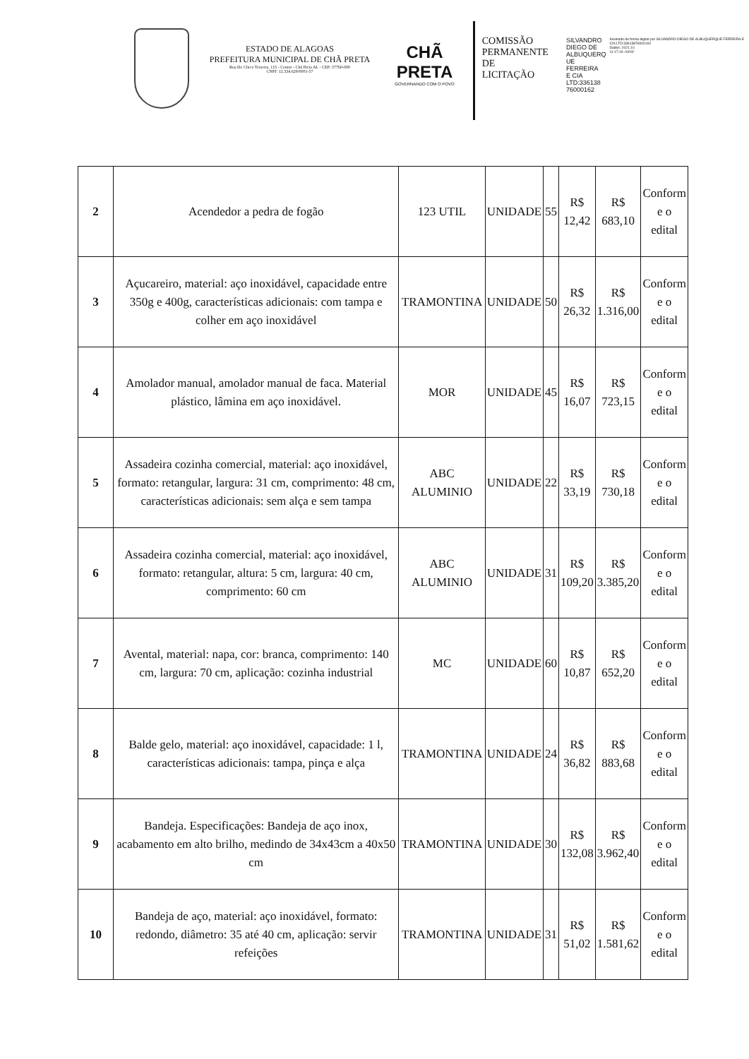ESTADO DE ALAGOAS
PREFEITURA MUNICIPAL DE CHÃ PRETA
Rua Dr. Chico Teixeira, 115 - Centro - Chã Preta AL - CEP: 57760-000
CNPJ: 12.334.629/0001-57
CHÃ PRETA
GOVERNANDO COM O POVO
COMISSÃO
PERMANENTE
DE LICITAÇÃO
SILVANDRO
DIEGO DE
ALBUQUERQ
UE FERREIRA
E CIA
LTD:336138
76000162
Assinado de forma digital por SILVANDRO DIEGO DE ALBUQUERQUE FERREIRA E CIA LTD:33613876000162
Dados: 2021.10
11:17:19 -03'00'
| 2 | Acendedor a pedra de fogão | 123 UTIL | UNIDADE | 55 | R$ 12,42 | R$ 683,10 | Conform e o edital |
| 3 | Açucareiro, material: aço inoxidável, capacidade entre 350g e 400g, características adicionais: com tampa e colher em aço inoxidável | TRAMONTINA | UNIDADE | 50 | R$ 26,32 | R$ 1.316,00 | Conform e o edital |
| 4 | Amolador manual, amolador manual de faca. Material plástico, lâmina em aço inoxidável. | MOR | UNIDADE | 45 | R$ 16,07 | R$ 723,15 | Conform e o edital |
| 5 | Assadeira cozinha comercial, material: aço inoxidável, formato: retangular, largura: 31 cm, comprimento: 48 cm, características adicionais: sem alça e sem tampa | ABC ALUMINIO | UNIDADE | 22 | R$ 33,19 | R$ 730,18 | Conform e o edital |
| 6 | Assadeira cozinha comercial, material: aço inoxidável, formato: retangular, altura: 5 cm, largura: 40 cm, comprimento: 60 cm | ABC ALUMINIO | UNIDADE | 31 | R$ 109,20 | R$ 3.385,20 | Conform e o edital |
| 7 | Avental, material: napa, cor: branca, comprimento: 140 cm, largura: 70 cm, aplicação: cozinha industrial | MC | UNIDADE | 60 | R$ 10,87 | R$ 652,20 | Conform e o edital |
| 8 | Balde gelo, material: aço inoxidável, capacidade: 1 l, características adicionais: tampa, pinça e alça | TRAMONTINA | UNIDADE | 24 | R$ 36,82 | R$ 883,68 | Conform e o edital |
| 9 | Bandeja. Especificações: Bandeja de aço inox, acabamento em alto brilho, medindo de 34x43cm a 40x50 cm | TRAMONTINA | UNIDADE | 30 | R$ 132,08 | R$ 3.962,40 | Conform e o edital |
| 10 | Bandeja de aço, material: aço inoxidável, formato: redondo, diâmetro: 35 até 40 cm, aplicação: servir refeições | TRAMONTINA | UNIDADE | 31 | R$ 51,02 | R$ 1.581,62 | Conform e o edital |